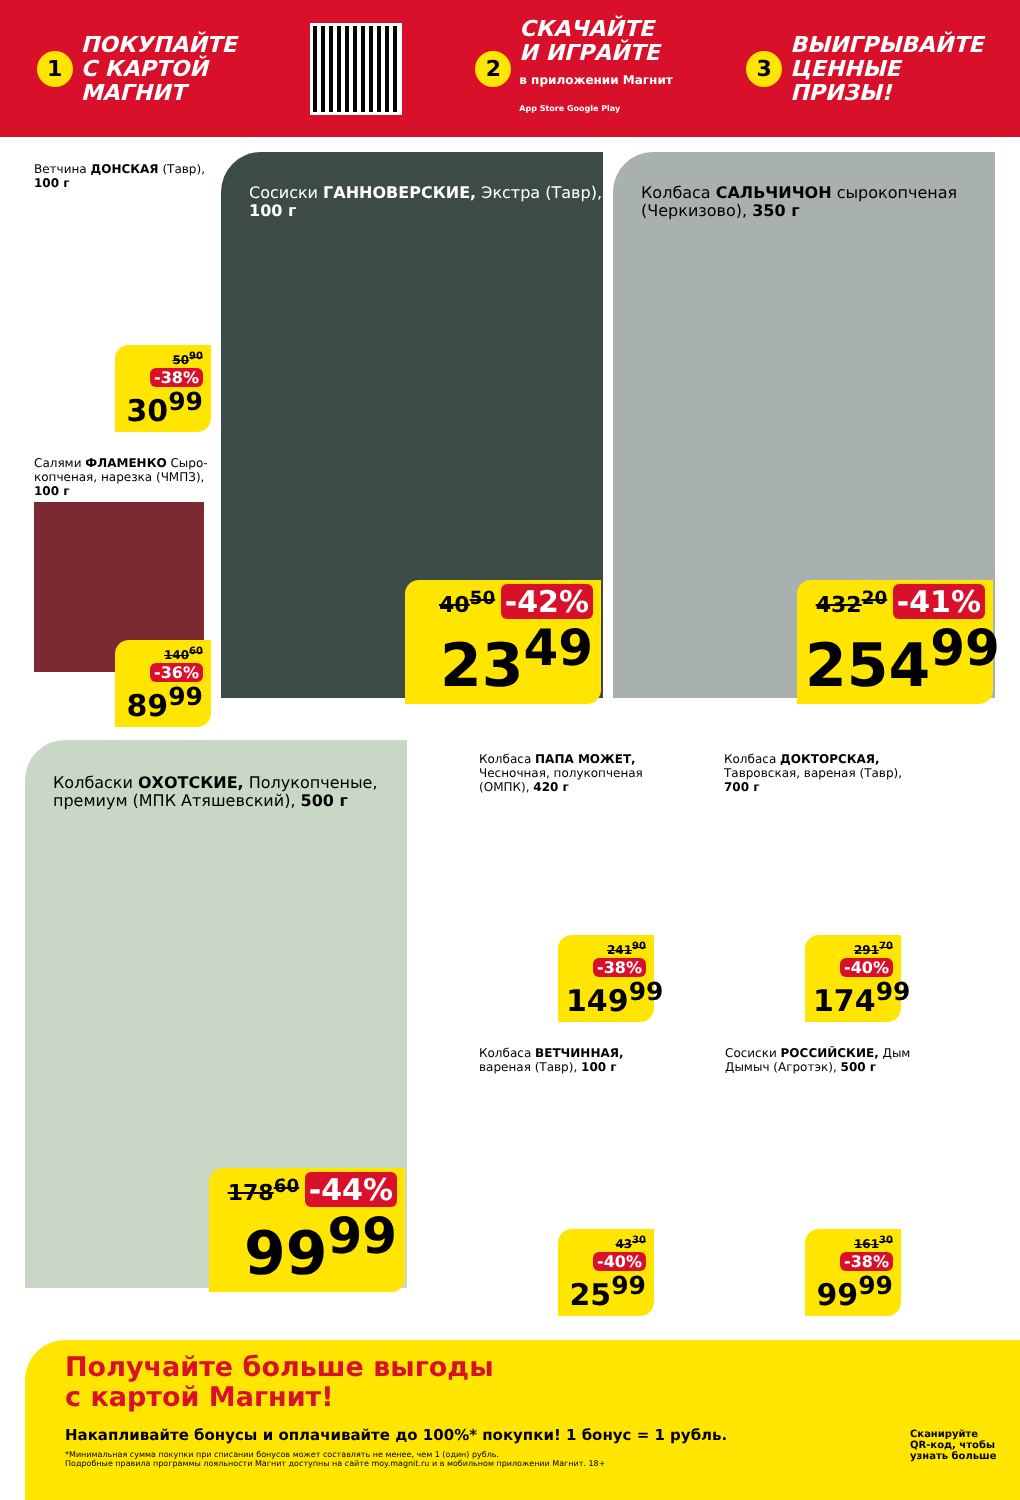1 ПОКУПАЙТЕ
С КАРТОЙ
МАГНИТ
2 СКАЧАЙТЕ
И ИГРАЙТЕ
в приложении Магнит
App Store Google Play
3 ВЫИГРЫВАЙТЕ
ЦЕННЫЕ
ПРИЗЫ!
Ветчина ДОНСКАЯ (Тавр),
100 г
50<sup>90</sup> -38%
30<sup>99</sup>
Салями ФЛАМЕНКО Сыро-
копченая, нарезка (ЧМПЗ),
100 г
140<sup>60</sup> -36%
89<sup>99</sup>
Сосиски ГАННОВЕРСКИЕ, Экстра (Тавр),
100 г
40<sup>50</sup> -42%
23<sup>49</sup>
Колбаса САЛЬЧИЧОН сырокопченая
(Черкизово), 350 г
432<sup>20</sup> -41%
254<sup>99</sup>
Колбаски ОХОТСКИЕ, Полукопченые,
премиум (МПК Атяшевский), 500 г
178<sup>60</sup> -44%
99<sup>99</sup>
Колбаса ПАПА МОЖЕТ,
Чесночная, полукопченая
(ОМПК), 420 г
241<sup>90</sup> -38%
149<sup>99</sup>
Колбаса ДОКТОРСКАЯ,
Тавровская, вареная (Тавр),
700 г
291<sup>70</sup> -40%
174<sup>99</sup>
Колбаса ВЕТЧИННАЯ,
вареная (Тавр), 100 г
43<sup>30</sup> -40%
25<sup>99</sup>
Сосиски РОССИЙСКИЕ, Дым
Дымыч (Агротэк), 500 г
161<sup>30</sup> -38%
99<sup>99</sup>
Получайте больше выгоды
с картой Магнит!
Накапливайте бонусы и оплачивайте до 100%* покупки! 1 бонус = 1 рубль.
*Минимальная сумма покупки при списании бонусов может составлять не менее, чем 1 (один) рубль.
Подробные правила программы лояльности Магнит доступны на сайте moy.magnit.ru и в мобильном приложении Магнит. 18+
Сканируйте
QR-код, чтобы
узнать больше